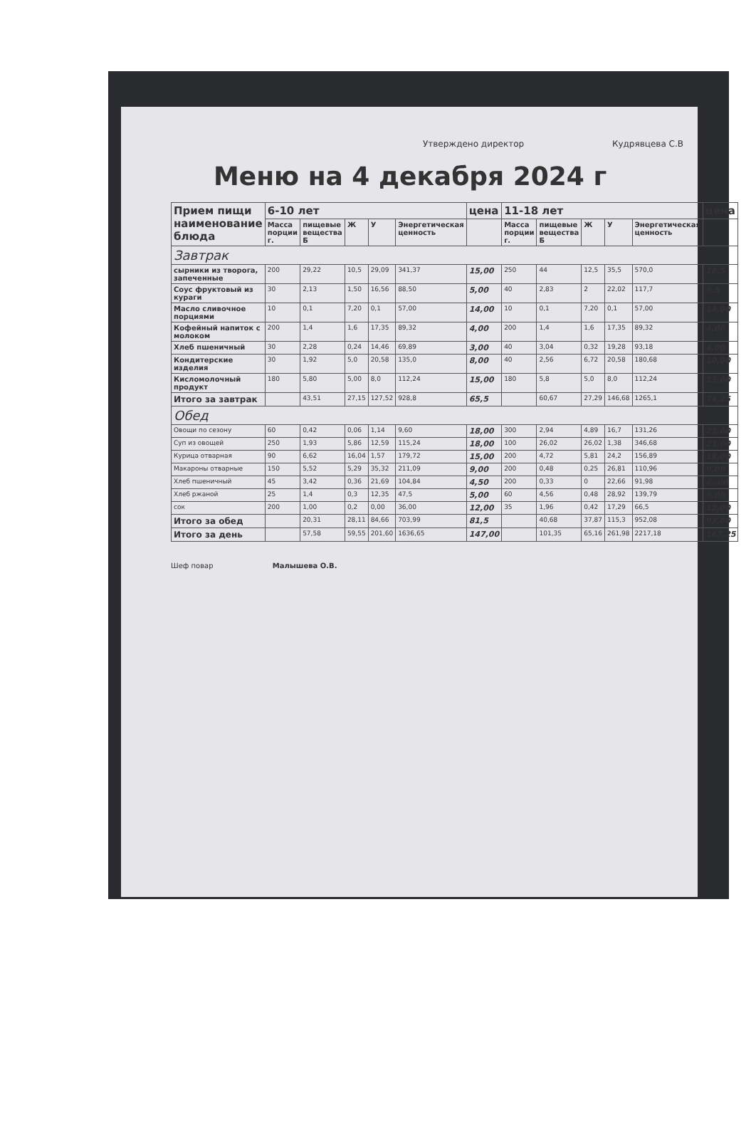Утверждено директор Кудрявцева С.В
Меню на 4 декабря 2024 г
| Прием пищи наименование блюда | 6-10 лет | | | | | цена | 11-18 лет | | | | | цена |
| --- | --- | --- | --- | --- | --- | --- | --- | --- | --- | --- | --- | --- |
| | Масса порции г. | пищевые вещества Б | Ж | У | Энергетическая ценность | | Масса порции г. | пищевые вещества Б | Ж | У | Энергетическая ценность | |
| Завтрак | | | | | | | | | | | | |
| сырники из творога, запеченные | 200 | 29,22 | 10,5 | 29,09 | 341,37 | 15,00 | 250 | 44 | 12,5 | 35,5 | 570,0 | 18,5 |
| Соус фруктовый из кураги | 30 | 2,13 | 1,50 | 16,56 | 88,50 | 5,00 | 40 | 2,83 | 2 | 22,02 | 117,7 | 6,5 |
| Масло сливочное порциями | 10 | 0,1 | 7,20 | 0,1 | 57,00 | 14,00 | 10 | 0,1 | 7,20 | 0,1 | 57,00 | 14,00 |
| Кофейный напиток с молоком | 200 | 1,4 | 1,6 | 17,35 | 89,32 | 4,00 | 200 | 1,4 | 1,6 | 17,35 | 89,32 | 4,00 |
| Хлеб пшеничный | 30 | 2,28 | 0,24 | 14,46 | 69,89 | 3,00 | 40 | 3,04 | 0,32 | 19,28 | 93,18 | 4,00 |
| Кондитерские изделия | 30 | 1,92 | 5,0 | 20,58 | 135,0 | 8,00 | 40 | 2,56 | 6,72 | 20,58 | 180,68 | 10,00 |
| Кисломолочный продукт | 180 | 5,80 | 5,00 | 8,0 | 112,24 | 15,00 | 180 | 5,8 | 5,0 | 8,0 | 112,24 | 15,00 |
| Итого за завтрак | | 43,51 | 27,15 | 127,52 | 928,8 | 65,5 | | 60,67 | 27,29 | 146,68 | 1265,1 | 74,25 |
| Обед | | | | | | | | | | | | |
| Овощи по сезону | 60 | 0,42 | 0,06 | 1,14 | 9,60 | 18,00 | 300 | 2,94 | 4,89 | 16,7 | 131,26 | 21,00 |
| Суп из овощей | 250 | 1,93 | 5,86 | 12,59 | 115,24 | 18,00 | 100 | 26,02 | 26,02 | 1,38 | 346,68 | 21,00 |
| Курица отварная | 90 | 6,62 | 16,04 | 1,57 | 179,72 | 15,00 | 200 | 4,72 | 5,81 | 24,2 | 156,89 | 18,00 |
| Макароны отварные | 150 | 5,52 | 5,29 | 35,32 | 211,09 | 9,00 | 200 | 0,48 | 0,25 | 26,81 | 110,96 | 9,00 |
| Хлеб пшеничный | 45 | 3,42 | 0,36 | 21,69 | 104,84 | 4,50 | 200 | 0,33 | 0 | 22,66 | 91,98 | 6,,00 |
| Хлеб ржаной | 25 | 1,4 | 0,3 | 12,35 | 47,5 | 5,00 | 60 | 4,56 | 0,48 | 28,92 | 139,79 | 6,00 |
| сок | 200 | 1,00 | 0,2 | 0,00 | 36,00 | 12,00 | 35 | 1,96 | 0,42 | 17,29 | 66,5 | 12,00 |
| Итого за обед | | 20,31 | 28,11 | 84,66 | 703,99 | 81,5 | | 40,68 | 37,87 | 115,3 | 952,08 | 93,00 |
| Итого за день | | 57,58 | 59,55 | 201,60 | 1636,65 | 147,00 | | 101,35 | 65,16 | 261,98 | 2217,18 | 167,25 |
Шеф повар Малышева О.В.